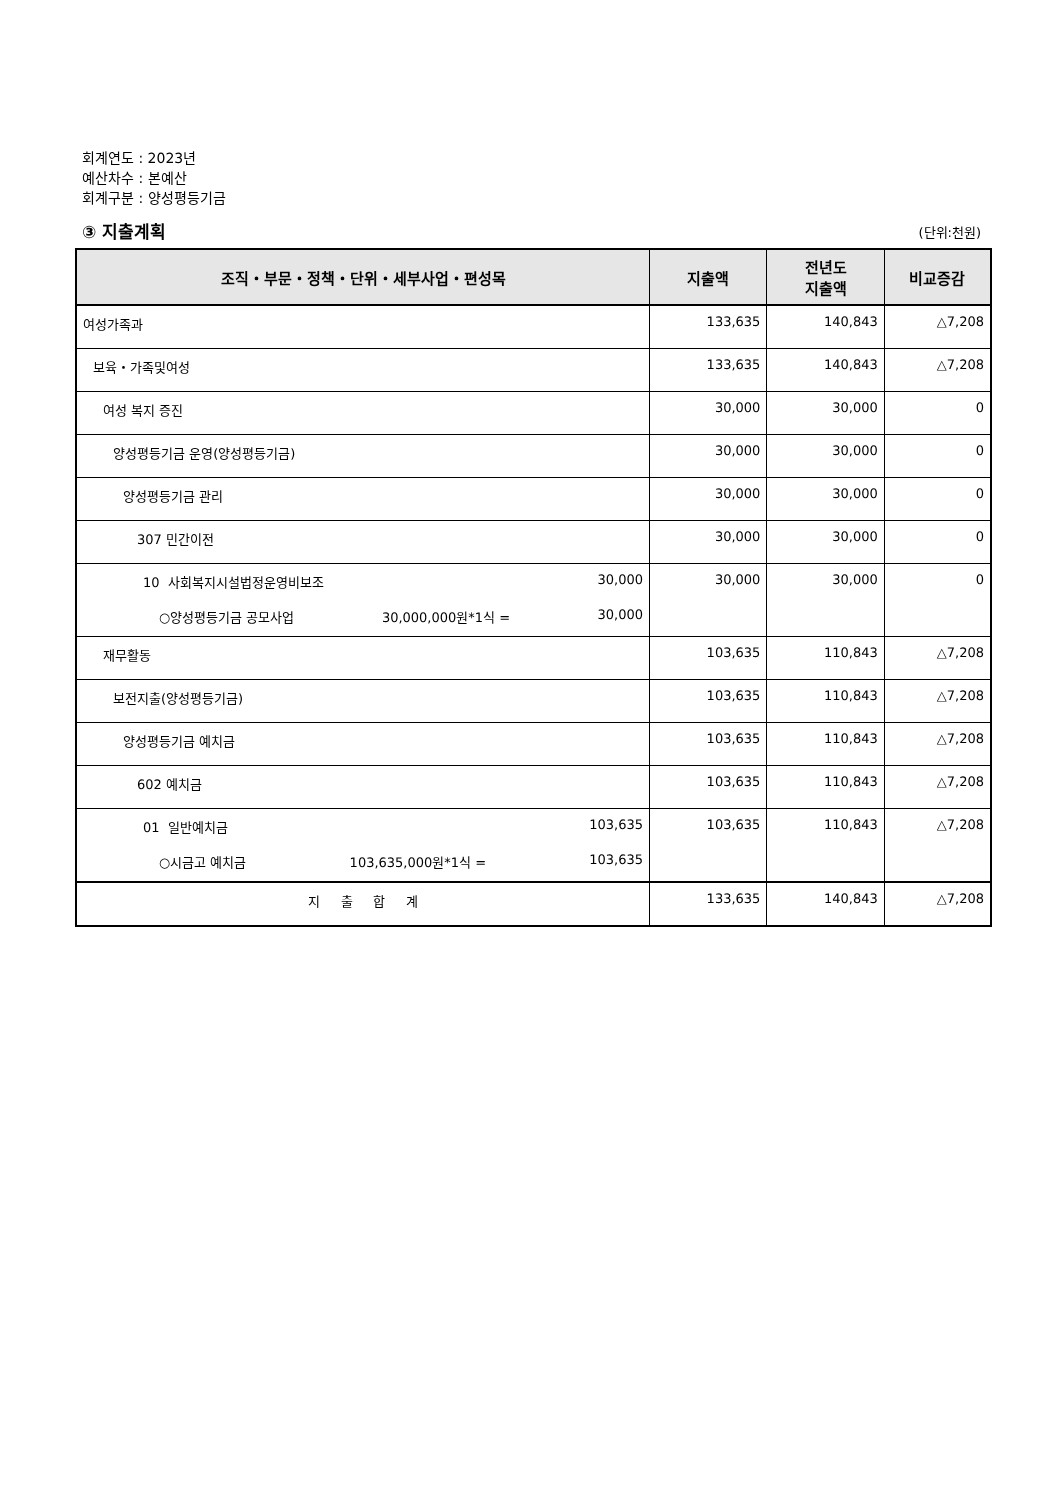회계연도 : 2023년
예산차수 : 본예산
회계구분 : 양성평등기금
③ 지출계획 (단위:천원)
| 조직・부문・정책・단위・세부사업・편성목 | 지출액 | 전년도 지출액 | 비교증감 |
| --- | --- | --- | --- |
| 여성가족과 | 133,635 | 140,843 | △7,208 |
| 보육・가족및여성 | 133,635 | 140,843 | △7,208 |
| 여성 복지 증진 | 30,000 | 30,000 | 0 |
| 양성평등기금 운영(양성평등기금) | 30,000 | 30,000 | 0 |
| 양성평등기금 관리 | 30,000 | 30,000 | 0 |
| 307 민간이전 | 30,000 | 30,000 | 0 |
| 10 사회복지시설법정운영비보조 30,000 ○양성평등기금 공모사업 30,000,000원*1식 = 30,000 | 30,000 | 30,000 | 0 |
| 재무활동 | 103,635 | 110,843 | △7,208 |
| 보전지출(양성평등기금) | 103,635 | 110,843 | △7,208 |
| 양성평등기금 예치금 | 103,635 | 110,843 | △7,208 |
| 602 예치금 | 103,635 | 110,843 | △7,208 |
| 01 일반예치금 103,635 ○시금고 예치금 103,635,000원*1식 = 103,635 | 103,635 | 110,843 | △7,208 |
| 지 출 합 계 | 133,635 | 140,843 | △7,208 |